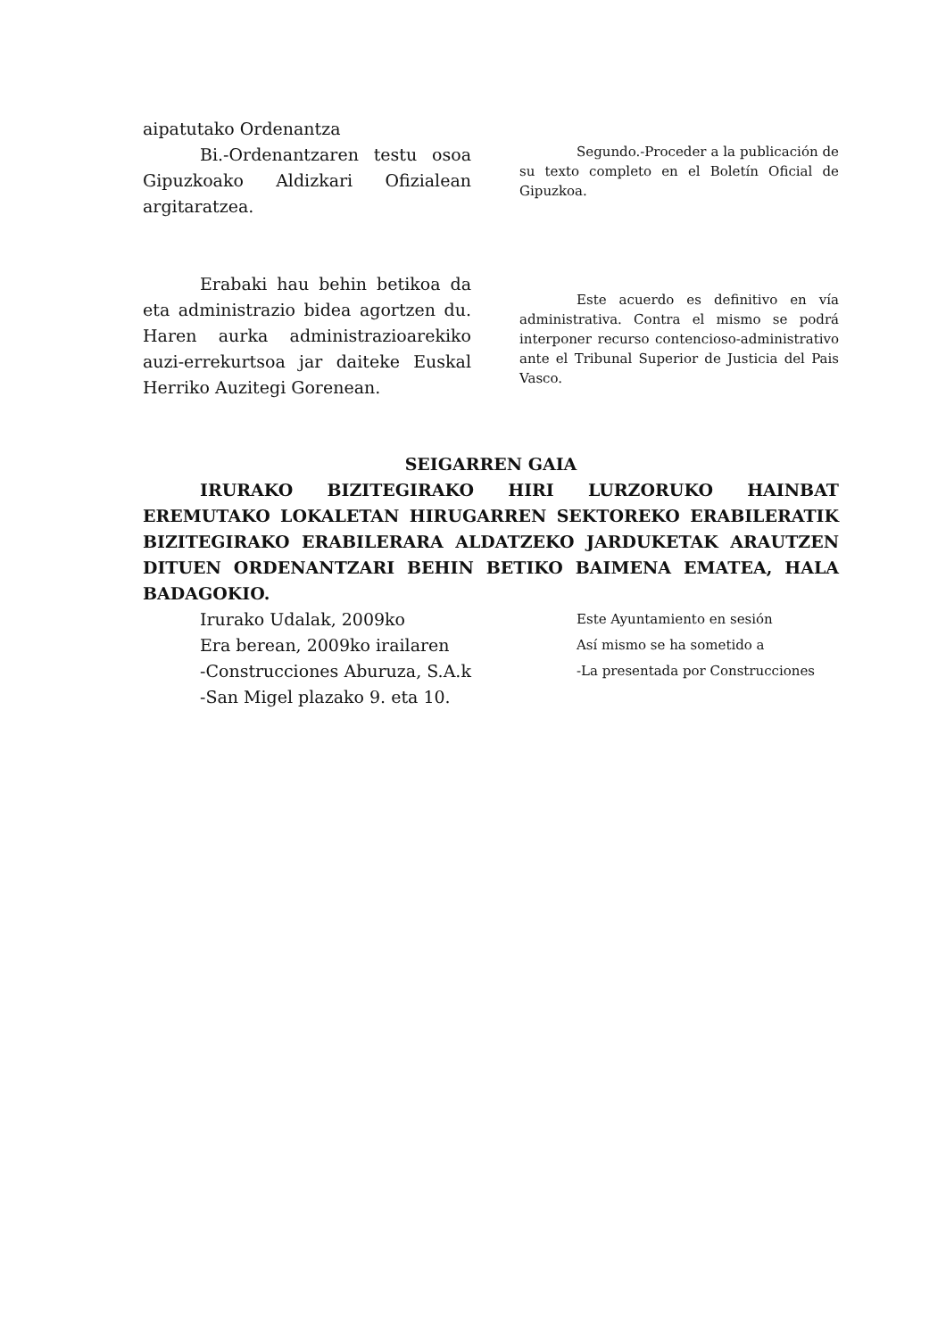aipatutako Ordenantza
Bi.-Ordenantzaren testu osoa Gipuzkoako Aldizkari Ofizialean argitaratzea.
Erabaki hau behin betikoa da eta administrazio bidea agortzen du. Haren aurka administrazioarekiko auzi-errekurtsoa jar daiteke Euskal Herriko Auzitegi Gorenean.
Segundo.-Proceder a la publicación de su texto completo en el Boletín Oficial de Gipuzkoa.
Este acuerdo es definitivo en vía administrativa. Contra el mismo se podrá interponer recurso contencioso-administrativo ante el Tribunal Superior de Justicia del Pais Vasco.
SEIGARREN GAIA
IRURAKO BIZITEGIRAKO HIRI LURZORUKO HAINBAT EREMUTAKO LOKALETAN HIRUGARREN SEKTOREKO ERABILERATIK BIZITEGIRAKO ERABILERARA ALDATZEKO JARDUKETAK ARAUTZEN DITUEN ORDENANTZARI BEHIN BETIKO BAIMENA EMATEA, HALA BADAGOKIO.
Irurako Udalak, 2009ko
Era berean, 2009ko irailaren
-Construcciones Aburuza, S.A.k
-San Migel plazako 9. eta 10.
Este Ayuntamiento en sesión
Así mismo se ha sometido a
-La presentada por Construcciones